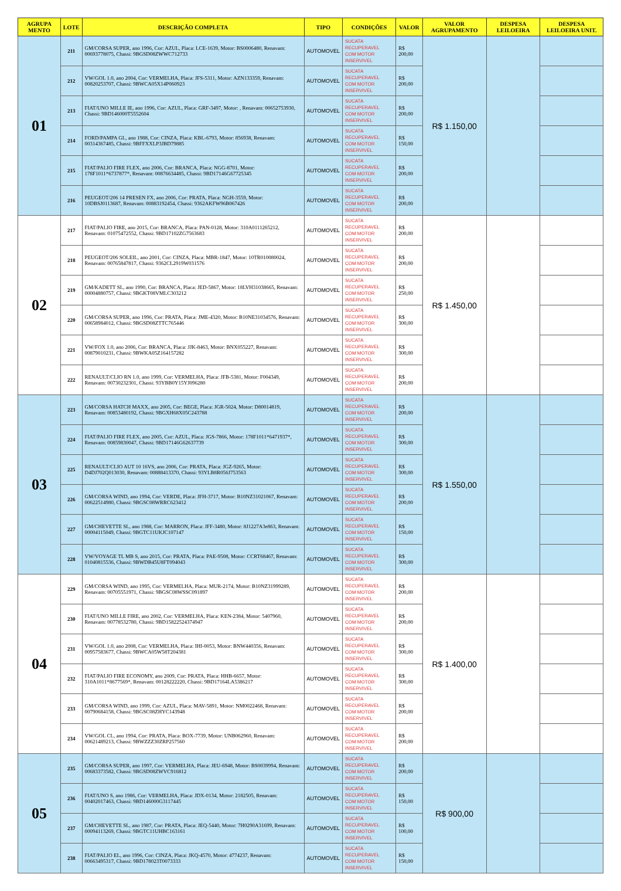| AGRUPA MENTO | LOTE | DESCRIÇÃO COMPLETA | TIPO | CONDIÇÕES | VALOR | VALOR AGRUPAMENTO | DESPESA LEILOEIRA | DESPESA LEILOEIRA UNIT. |
| --- | --- | --- | --- | --- | --- | --- | --- | --- |
| 01 | 211 | GM/CORSA SUPER, ano 1996, Cor: AZUL, Placa: LCE-1639, Motor: BS0006480, Renavam: 00693778075, Chassi: 9BGSD08ZWWC712733 | AUTOMOVEL | SUCATA RECUPERAVEL COM MOTOR INSERVIVEL | R$ 200,00 | R$ 1.150,00 | | |
| | 212 | VW/GOL 1.0, ano 2004, Cor: VERMELHA, Placa: JFS-5311, Motor: AZN133359, Renavam: 00820253707, Chassi: 9BWCA05X14P060923 | AUTOMOVEL | SUCATA RECUPERAVEL COM MOTOR INSERVIVEL | R$ 200,00 | | | |
| | 213 | FIAT/UNO MILLE IE, ano 1996, Cor: AZUL, Placa: GRF-3497, Motor: , Renavam: 00652753930, Chassi: 9BD146000T5552604 | AUTOMOVEL | SUCATA RECUPERAVEL COM MOTOR INSERVIVEL | R$ 200,00 | | | |
| | 214 | FORD/PAMPA GL, ano 1988, Cor: CINZA, Placa: KBL-6793, Motor: 856938, Renavam: 00314367485, Chassi: 9BFFXXLP3JBD79885 | AUTOMOVEL | SUCATA RECUPERAVEL COM MOTOR INSERVIVEL | R$ 150,00 | | | |
| | 215 | FIAT/PALIO FIRE FLEX, ano 2006, Cor: BRANCA, Placa: NGG-8701, Motor: 178F1011*6737877*, Renavam: 00876634485, Chassi: 9BD17146G67725345 | AUTOMOVEL | SUCATA RECUPERAVEL COM MOTOR INSERVIVEL | R$ 200,00 | | | |
| | 216 | PEUGEOT/206 14 PRESEN FX, ano 2006, Cor: PRATA, Placa: NGH-3559, Motor: 10DBSJ0113687, Renavam: 00883192454, Chassi: 9362AKFW96B067426 | AUTOMOVEL | SUCATA RECUPERAVEL COM MOTOR INSERVIVEL | R$ 200,00 | | | |
| 02 | 217 | FIAT/PALIO FIRE, ano 2015, Cor: BRANCA, Placa: PAN-0128, Motor: 310A0111265212, Renavam: 01075472552, Chassi: 9BD17102ZG7563683 | AUTOMOVEL | SUCATA RECUPERAVEL COM MOTOR INSERVIVEL | R$ 200,00 | R$ 1.450,00 | | |
| | 218 | PEUGEOT/206 SOLEIL, ano 2001, Cor: CINZA, Placa: MBR-1847, Motor: 10TR010080024, Renavam: 00765847817, Chassi: 9362CL2919W031576 | AUTOMOVEL | SUCATA RECUPERAVEL COM MOTOR INSERVIVEL | R$ 200,00 | | | |
| | 219 | GM/KADETT SL, ano 1990, Cor: BRANCA, Placa: JED-5867, Motor: 18LVH31038665, Renavam: 00004880757, Chassi: 9BGKT08VMLC303212 | AUTOMOVEL | SUCATA RECUPERAVEL COM MOTOR INSERVIVEL | R$ 250,00 | | | |
| | 220 | GM/CORSA SUPER, ano 1996, Cor: PRATA, Placa: JME-4320, Motor: B10NE31034576, Renavam: 00658984012, Chassi: 9BGSD08ZTTC765446 | AUTOMOVEL | SUCATA RECUPERAVEL COM MOTOR INSERVIVEL | R$ 300,00 | | | |
| | 221 | VW/FOX 1.0, ano 2006, Cor: BRANCA, Placa: JJK-8463, Motor: BNX055227, Renavam: 00879010231, Chassi: 9BWKA05Z164157282 | AUTOMOVEL | SUCATA RECUPERAVEL COM MOTOR INSERVIVEL | R$ 300,00 | | | |
| | 222 | RENAULT/CLIO RN 1.0, ano 1999, Cor: VERMELHA, Placa: JFB-5381, Motor: F004349, Renavam: 00730232301, Chassi: 93YBB0Y15YJ096280 | AUTOMOVEL | SUCATA RECUPERAVEL COM MOTOR INSERVIVEL | R$ 200,00 | | | |
| 03 | 223 | GM/CORSA HATCH MAXX, ano 2005, Cor: BEGE, Placa: JGR-5024, Motor: D80014819, Renavam: 00853480192, Chassi: 9BGXH68X05C243788 | AUTOMOVEL | SUCATA RECUPERAVEL COM MOTOR INSERVIVEL | R$ 200,00 | R$ 1.550,00 | | |
| | 224 | FIAT/PALIO FIRE FLEX, ano 2005, Cor: AZUL, Placa: JGS-7866, Motor: 178F1011*6471937*, Renavam: 00859830047, Chassi: 9BD17146G62637739 | AUTOMOVEL | SUCATA RECUPERAVEL COM MOTOR INSERVIVEL | R$ 300,00 | | | |
| | 225 | RENAULT/CLIO AUT 10 16VS, ano 2006, Cor: PRATA, Placa: JGZ-9265, Motor: D4DJ702Q013030, Renavam: 00888413370, Chassi: 93YLB8R056J753563 | AUTOMOVEL | SUCATA RECUPERAVEL COM MOTOR INSERVIVEL | R$ 300,00 | | | |
| | 226 | GM/CORSA WIND, ano 1994, Cor: VERDE, Placa: JFH-3717, Motor: B10NZ31021067, Renavam: 00622514980, Chassi: 9BGSC08WRRC623412 | AUTOMOVEL | SUCATA RECUPERAVEL COM MOTOR INSERVIVEL | R$ 200,00 | | | |
| | 227 | GM/CHEVETTE SL, ano 1988, Cor: MARRON, Placa: JFF-3480, Motor: 8J1227A3e863, Renavam: 00004115049, Chassi: 9BGTC11UKJC107147 | AUTOMOVEL | SUCATA RECUPERAVEL COM MOTOR INSERVIVEL | R$ 150,00 | | | |
| | 228 | VW/VOYAGE TL MB S, ano 2015, Cor: PRATA, Placa: PAE-9508, Motor: CCRT68467, Renavam: 01040815536, Chassi: 9BWDB45U8FT094043 | AUTOMOVEL | SUCATA RECUPERAVEL COM MOTOR INSERVIVEL | R$ 300,00 | | | |
| 04 | 229 | GM/CORSA WIND, ano 1995, Cor: VERMELHA, Placa: MUR-2174, Motor: B10NZ31999289, Renavam: 00705551971, Chassi: 9BGSC08WSSC091897 | AUTOMOVEL | SUCATA RECUPERAVEL COM MOTOR INSERVIVEL | R$ 200,00 | R$ 1.400,00 | | |
| | 230 | FIAT/UNO MILLE FIRE, ano 2002, Cor: VERMELHA, Placa: KEN-2384, Motor: 5407960, Renavam: 00778532780, Chassi: 9BD15822524374947 | AUTOMOVEL | SUCATA RECUPERAVEL COM MOTOR INSERVIVEL | R$ 200,00 | | | |
| | 231 | VW/GOL 1.0, ano 2008, Cor: VERMELHA, Placa: IHI-0053, Motor: BNW440356, Renavam: 00957583677, Chassi: 9BWCA05W58T204381 | AUTOMOVEL | SUCATA RECUPERAVEL COM MOTOR INSERVIVEL | R$ 300,00 | | | |
| | 232 | FIAT/PALIO FIRE ECONOMY, ano 2009, Cor: PRATA, Placa: HHB-6657, Motor: 310A1011*8677569*, Renavam: 00128222220, Chassi: 9BD17164LA5386217 | AUTOMOVEL | SUCATA RECUPERAVEL COM MOTOR INSERVIVEL | R$ 300,00 | | | |
| | 233 | GM/CORSA WIND, ano 1999, Cor: AZUL, Placa: MAV-5891, Motor: NM0022468, Renavam: 00790684158, Chassi: 9BGSC08ZHYC143948 | AUTOMOVEL | SUCATA RECUPERAVEL COM MOTOR INSERVIVEL | R$ 200,00 | | | |
| | 234 | VW/GOL CL, ano 1994, Cor: PRATA, Placa: BOX-7739, Motor: UNB062960, Renavam: 00621489213, Chassi: 9BWZZZ30ZRP257560 | AUTOMOVEL | SUCATA RECUPERAVEL COM MOTOR INSERVIVEL | R$ 200,00 | | | |
| 05 | 235 | GM/CORSA SUPER, ano 1997, Cor: VERMELHA, Placa: JEU-6948, Motor: BS0039994, Renavam: 00683373582, Chassi: 9BGSD08ZWVC916812 | AUTOMOVEL | SUCATA RECUPERAVEL COM MOTOR INSERVIVEL | R$ 200,00 | R$ 900,00 | | |
| | 236 | FIAT/UNO S, ano 1986, Cor: VERMELHA, Placa: JDX-0134, Motor: 2182505, Renavam: 00402017463, Chassi: 9BD146000G3117445 | AUTOMOVEL | SUCATA RECUPERAVEL COM MOTOR INSERVIVEL | R$ 150,00 | | | |
| | 237 | GM/CHEVETTE SL, ano 1987, Cor: PRATA, Placa: JEQ-5440, Motor: 7H0290A31699, Renavam: 00094113269, Chassi: 9BGTC11UHBC163161 | AUTOMOVEL | SUCATA RECUPERAVEL COM MOTOR INSERVIVEL | R$ 100,00 | | | |
| | 238 | FIAT/PALIO EL, ano 1996, Cor: CINZA, Placa: JKQ-4570, Motor: 4774237, Renavam: 00663495317, Chassi: 9BD178023T0073333 | AUTOMOVEL | SUCATA RECUPERAVEL COM MOTOR INSERVIVEL | R$ 150,00 | | | |